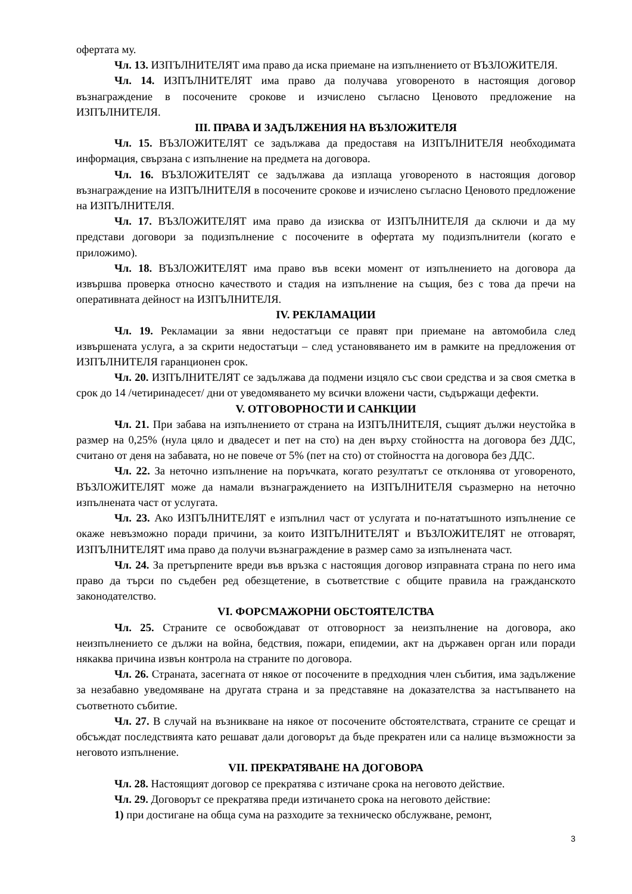офертата му.
Чл. 13. ИЗПЪЛНИТЕЛЯТ има право да иска приемане на изпълнението от ВЪЗЛОЖИТЕЛЯ.
Чл. 14. ИЗПЪЛНИТЕЛЯТ има право да получава уговореното в настоящия договор възнаграждение в посочените срокове и изчислено съгласно Ценовото предложение на ИЗПЪЛНИТЕЛЯ.
III. ПРАВА И ЗАДЪЛЖЕНИЯ НА ВЪЗЛОЖИТЕЛЯ
Чл. 15. ВЪЗЛОЖИТЕЛЯТ се задължава да предоставя на ИЗПЪЛНИТЕЛЯ необходимата информация, свързана с изпълнение на предмета на договора.
Чл. 16. ВЪЗЛОЖИТЕЛЯТ се задължава да изплаща уговореното в настоящия договор възнаграждение на ИЗПЪЛНИТЕЛЯ в посочените срокове и изчислено съгласно Ценовото предложение на ИЗПЪЛНИТЕЛЯ.
Чл. 17. ВЪЗЛОЖИТЕЛЯТ има право да изисква от ИЗПЪЛНИТЕЛЯ да сключи и да му представи договори за подизпълнение с посочените в офертата му подизпълнители (когато е приложимо).
Чл. 18. ВЪЗЛОЖИТЕЛЯТ има право във всеки момент от изпълнението на договора да извършва проверка относно качеството и стадия на изпълнение на същия, без с това да пречи на оперативната дейност на ИЗПЪЛНИТЕЛЯ.
IV. РЕКЛАМАЦИИ
Чл. 19. Рекламации за явни недостатъци се правят при приемане на автомобила след извършената услуга, а за скрити недостатъци – след установяването им в рамките на предложения от ИЗПЪЛНИТЕЛЯ гаранционен срок.
Чл. 20. ИЗПЪЛНИТЕЛЯТ се задължава да подмени изцяло със свои средства и за своя сметка в срок до 14 /четиринадесет/ дни от уведомяването му всички вложени части, съдържащи дефекти.
V. ОТГОВОРНОСТИ И САНКЦИИ
Чл. 21. При забава на изпълнението от страна на ИЗПЪЛНИТЕЛЯ, същият дължи неустойка в размер на 0,25% (нула цяло и двадесет и пет на сто) на ден върху стойността на договора без ДДС, считано от деня на забавата, но не повече от 5% (пет на сто) от стойността на договора без ДДС.
Чл. 22. За неточно изпълнение на поръчката, когато резултатът се отклонява от уговореното, ВЪЗЛОЖИТЕЛЯТ може да намали възнаграждението на ИЗПЪЛНИТЕЛЯ съразмерно на неточно изпълнената част от услугата.
Чл. 23. Ако ИЗПЪЛНИТЕЛЯТ е изпълнил част от услугата и по-нататъшното изпълнение се окаже невъзможно поради причини, за които ИЗПЪЛНИТЕЛЯТ и ВЪЗЛОЖИТЕЛЯТ не отговарят, ИЗПЪЛНИТЕЛЯТ има право да получи възнаграждение в размер само за изпълнената част.
Чл. 24. За претърпените вреди във връзка с настоящия договор изправната страна по него има право да търси по съдебен ред обезщетение, в съответствие с общите правила на гражданското законодателство.
VI. ФОРСМАЖОРНИ ОБСТОЯТЕЛСТВА
Чл. 25. Страните се освобождават от отговорност за неизпълнение на договора, ако неизпълнението се дължи на война, бедствия, пожари, епидемии, акт на държавен орган или поради някаква причина извън контрола на страните по договора.
Чл. 26. Страната, засегната от някое от посочените в предходния член събития, има задължение за незабавно уведомяване на другата страна и за представяне на доказателства за настъпването на съответното събитие.
Чл. 27. В случай на възникване на някое от посочените обстоятелствата, страните се срещат и обсъждат последствията като решават дали договорът да бъде прекратен или са налице възможности за неговото изпълнение.
VII. ПРЕКРАТЯВАНЕ НА ДОГОВОРА
Чл. 28. Настоящият договор се прекратява с изтичане срока на неговото действие.
Чл. 29. Договорът се прекратява преди изтичането срока на неговото действие:
1) при достигане на обща сума на разходите за техническо обслужване, ремонт,
3